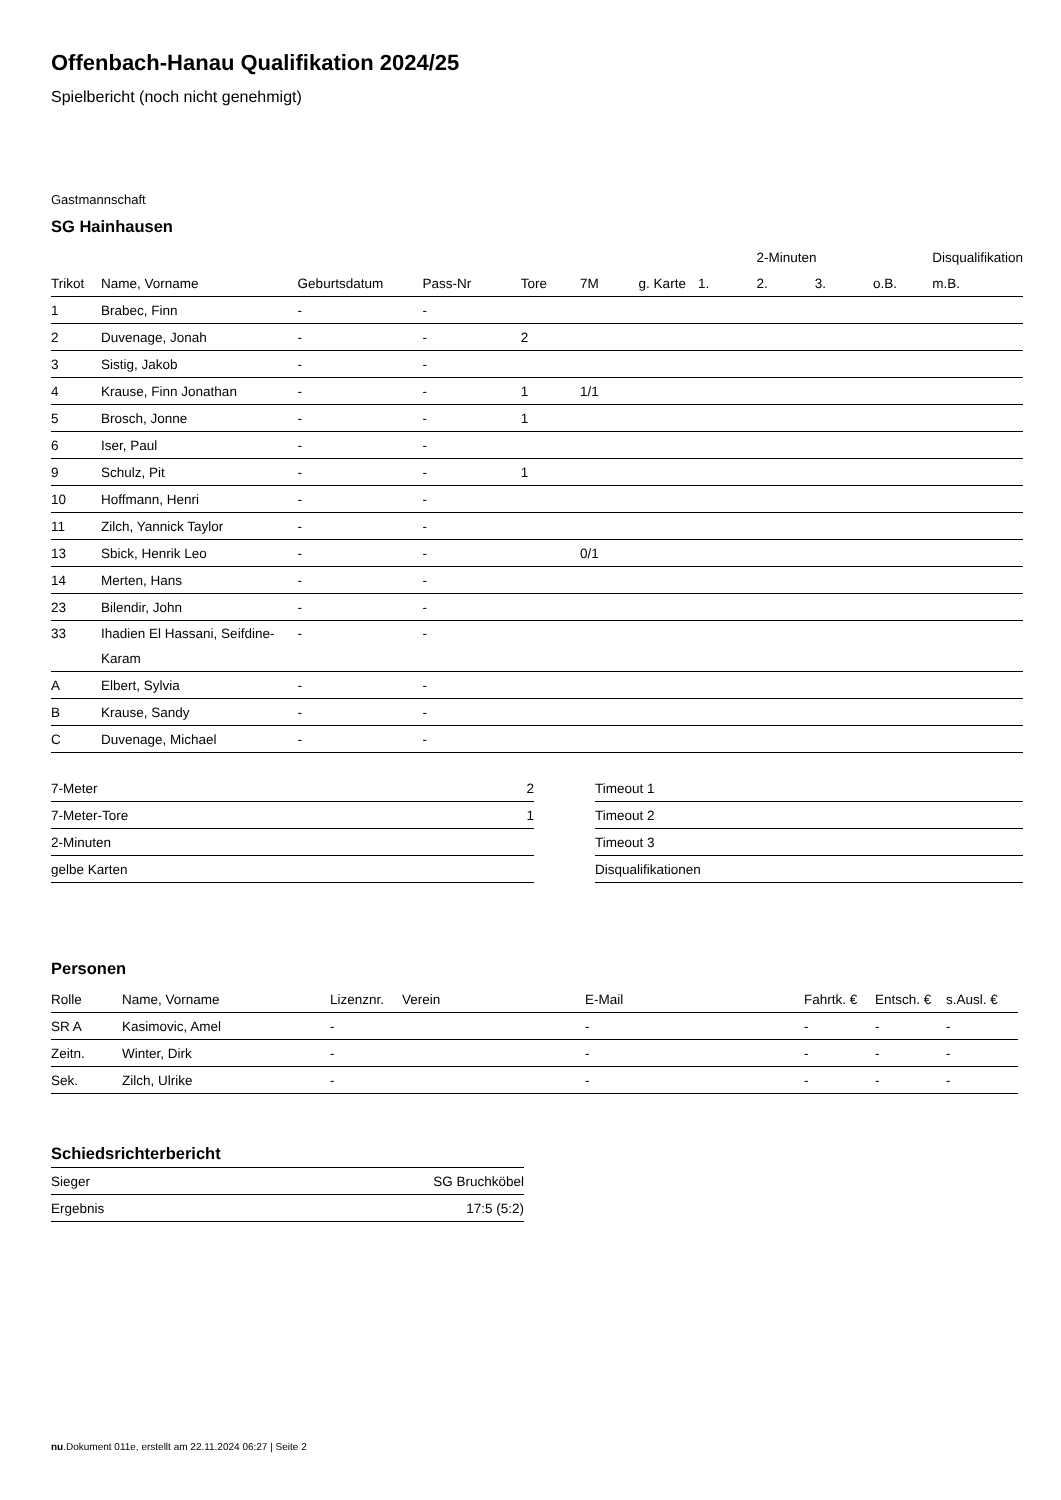Offenbach-Hanau Qualifikation 2024/25
Spielbericht (noch nicht genehmigt)
Gastmannschaft
SG Hainhausen
| | | | | | | | | 2-Minuten | | | Disqualifikation |
| --- | --- | --- | --- | --- | --- | --- | --- | --- | --- | --- | --- |
| Trikot | Name, Vorname | Geburtsdatum | Pass-Nr | Tore | 7M | g. Karte | 1. | 2. | 3. | o.B. | m.B. |
| 1 | Brabec, Finn | - | - | | | | | | | | |
| 2 | Duvenage, Jonah | - | - | 2 | | | | | | | |
| 3 | Sistig, Jakob | - | - | | | | | | | | |
| 4 | Krause, Finn Jonathan | - | - | 1 | 1/1 | | | | | | |
| 5 | Brosch, Jonne | - | - | 1 | | | | | | | |
| 6 | Iser, Paul | - | - | | | | | | | | |
| 9 | Schulz, Pit | - | - | 1 | | | | | | | |
| 10 | Hoffmann, Henri | - | - | | | | | | | | |
| 11 | Zilch, Yannick Taylor | - | - | | | | | | | | |
| 13 | Sbick, Henrik Leo | - | - | | 0/1 | | | | | | |
| 14 | Merten, Hans | - | - | | | | | | | | |
| 23 | Bilendir, John | - | - | | | | | | | | |
| 33 | Ihadien El Hassani, Seifdine-Karam | - | - | | | | | | | | |
| A | Elbert, Sylvia | - | - | | | | | | | | |
| B | Krause, Sandy | - | - | | | | | | | | |
| C | Duvenage, Michael | - | - | | | | | | | | |
| 7-Meter | 2 |
| 7-Meter-Tore | 1 |
| 2-Minuten | |
| gelbe Karten | |
| Timeout 1 |
| Timeout 2 |
| Timeout 3 |
| Disqualifikationen |
Personen
| Rolle | Name, Vorname | Lizenznr. | Verein | E-Mail | Fahrtk. € | Entsch. € | s.Ausl. € |
| --- | --- | --- | --- | --- | --- | --- | --- |
| SR A | Kasimovic, Amel | - | | - | - | - | - |
| Zeitn. | Winter, Dirk | - | | - | - | - | - |
| Sek. | Zilch, Ulrike | - | | - | - | - | - |
Schiedsrichterbericht
| Sieger | SG Bruchköbel |
| Ergebnis | 17:5 (5:2) |
nu.Dokument 011e, erstellt am 22.11.2024 06:27 | Seite 2